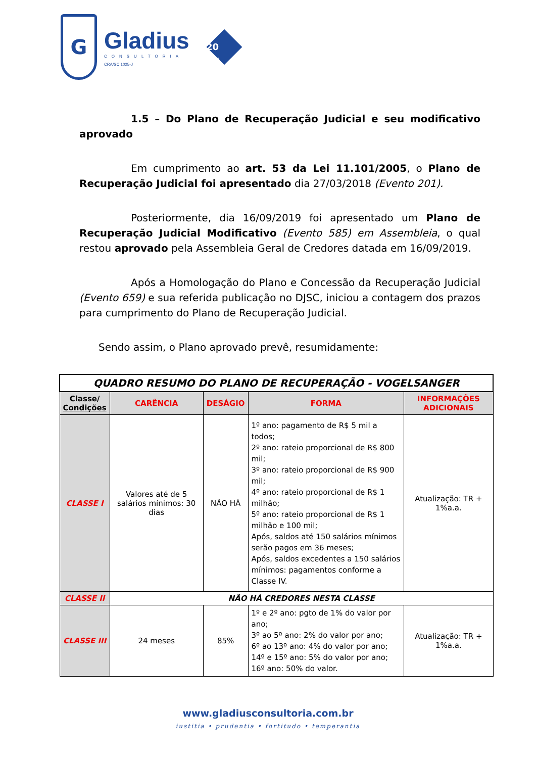G
Gladius
CONSULTORIA
CRA/SC 1025-J
20
anos
1.5 – Do Plano de Recuperação Judicial e seu modificativo aprovado
Em cumprimento ao art. 53 da Lei 11.101/2005, o Plano de Recuperação Judicial foi apresentado dia 27/03/2018 (Evento 201).
Posteriormente, dia 16/09/2019 foi apresentado um Plano de Recuperação Judicial Modificativo (Evento 585) em Assembleia, o qual restou aprovado pela Assembleia Geral de Credores datada em 16/09/2019.
Após a Homologação do Plano e Concessão da Recuperação Judicial (Evento 659) e sua referida publicação no DJSC, iniciou a contagem dos prazos para cumprimento do Plano de Recuperação Judicial.
Sendo assim, o Plano aprovado prevê, resumidamente:
| QUADRO RESUMO DO PLANO DE RECUPERAÇÃO - VOGELSANGER | | | | |
| --- | --- | --- | --- | --- |
| Classe/ Condições | CARÊNCIA | DESÁGIO | FORMA | INFORMAÇÕES ADICIONAIS |
| CLASSE I | Valores até de 5 salários mínimos: 30 dias | NÃO HÁ | 1º ano: pagamento de R$ 5 mil a todos; 2º ano: rateio proporcional de R$ 800 mil; 3º ano: rateio proporcional de R$ 900 mil; 4º ano: rateio proporcional de R$ 1 milhão; 5º ano: rateio proporcional de R$ 1 milhão e 100 mil; Após, saldos até 150 salários mínimos serão pagos em 36 meses; Após, saldos excedentes a 150 salários mínimos: pagamentos conforme a Classe IV. | Atualização: TR + 1%a.a. |
| CLASSE II | NÃO HÁ CREDORES NESTA CLASSE | | | |
| CLASSE III | 24 meses | 85% | 1º e 2º ano: pgto de 1% do valor por ano; 3º ao 5º ano: 2% do valor por ano; 6º ao 13º ano: 4% do valor por ano; 14º e 15º ano: 5% do valor por ano; 16º ano: 50% do valor. | Atualização: TR + 1%a.a. |
www.gladiusconsultoria.com.br
iustitia • prudentia • fortitudo • temperantia